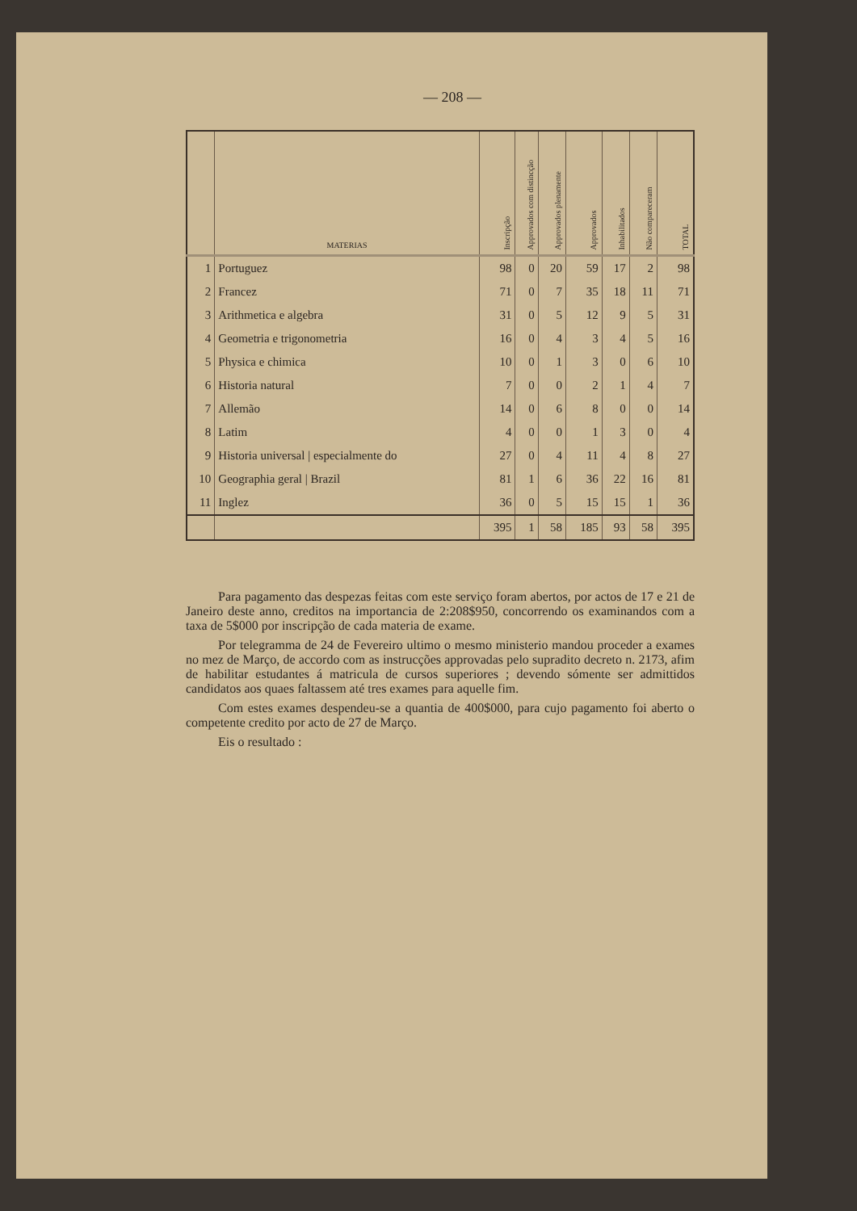— 208 —
| | MATERIAS | Inscripção | Approvados com distincção | Approvados plenamente | Approvados | Inhabilitados | Não compareceram | TOTAL |
| --- | --- | --- | --- | --- | --- | --- | --- | --- |
| 1 | Portuguez | 98 | 0 | 20 | 59 | 17 | 2 | 98 |
| 2 | Francez | 71 | 0 | 7 | 35 | 18 | 11 | 71 |
| 3 | Arithmetica e algebra | 31 | 0 | 5 | 12 | 9 | 5 | 31 |
| 4 | Geometria e trigonometria | 16 | 0 | 4 | 3 | 4 | 5 | 16 |
| 5 | Physica e chimica | 10 | 0 | 1 | 3 | 0 | 6 | 10 |
| 6 | Historia natural | 7 | 0 | 0 | 2 | 1 | 4 | 7 |
| 7 | Allemão | 14 | 0 | 6 | 8 | 0 | 0 | 14 |
| 8 | Latim | 4 | 0 | 0 | 1 | 3 | 0 | 4 |
| 9 | Historia universal / especialmente do | 27 | 0 | 4 | 11 | 4 | 8 | 27 |
| 10 | Geographia geral / Brazil | 81 | 1 | 6 | 36 | 22 | 16 | 81 |
| 11 | Inglez | 36 | 0 | 5 | 15 | 15 | 1 | 36 |
| | | 395 | 1 | 58 | 185 | 93 | 58 | 395 |
Para pagamento das despezas feitas com este serviço foram abertos, por actos de 17 e 21 de Janeiro deste anno, creditos na importancia de 2:208$950, concorrendo os examinandos com a taxa de 5$000 por inscripção de cada materia de exame.
Por telegramma de 24 de Fevereiro ultimo o mesmo ministerio mandou proceder a exames no mez de Março, de accordo com as instrucções approvadas pelo supradito decreto n. 2173, afim de habilitar estudantes á matricula de cursos superiores ; devendo sómente ser admittidos candidatos aos quaes faltassem até tres exames para aquelle fim.
Com estes exames despendeu-se a quantia de 400$000, para cujo pagamento foi aberto o competente credito por acto de 27 de Março.
Eis o resultado :